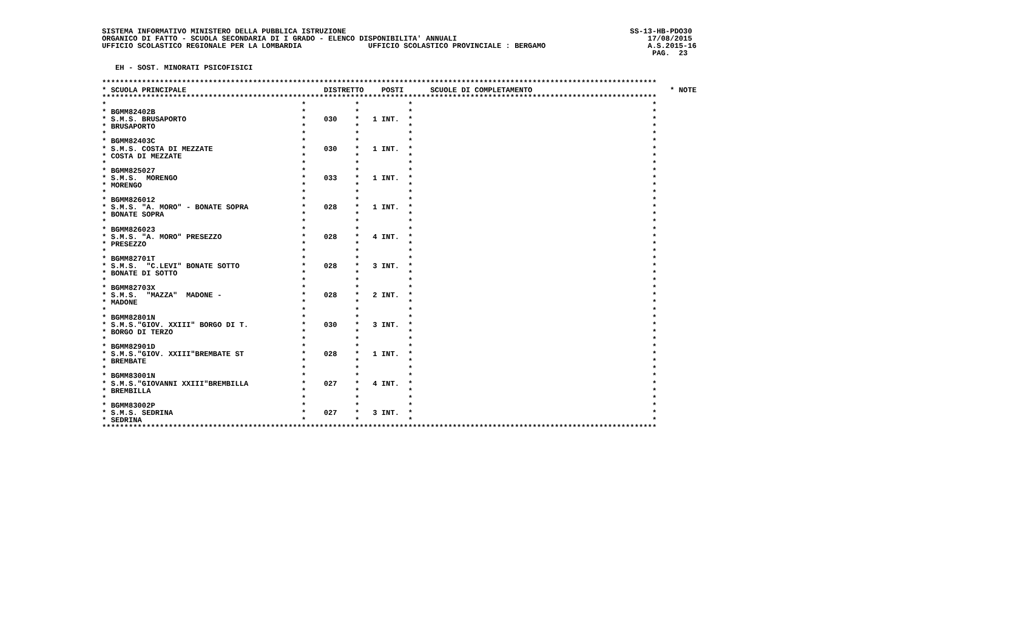SISTEMA INFORMATIVO MINISTERO DELLA PUBBLICA ISTRUZIONE                                                                SS-13-HB-PDO30
ORGANICO DI FATTO - SCUOLA SECONDARIA DI I GRADO - ELENCO DISPONIBILITA' ANNUALI                                           17/08/2015
UFFICIO SCOLASTICO REGIONALE PER LA LOMBARDIA               UFFICIO SCOLASTICO PROVINCIALE : BERGAMO                       A.S.2015-16
                                                                                                                            PAG.  23

   EH - SOST. MINORATI PSICOFISICI

*****************************************************************************************************************************
* SCUOLA PRINCIPALE                               DISTRETTO    POSTI      SCUOLE DI COMPLETAMENTO                               * NOTE
*****************************************************************************************************************************
*                                            *           *           *                                                      *
* BGMM82402B                                 *           *           *                                                      *
* S.M.S. BRUSAPORTO                          *    030    *   1 INT.  *                                                      *
* BRUSAPORTO                                 *           *           *                                                      *
*                                            *           *           *                                                      *
* BGMM82403C                                 *           *           *                                                      *
* S.M.S. COSTA DI MEZZATE                    *    030    *   1 INT.  *                                                      *
* COSTA DI MEZZATE                           *           *           *                                                      *
*                                            *           *           *                                                      *
* BGMM825027                                 *           *           *                                                      *
* S.M.S.  MORENGO                            *    033    *   1 INT.  *                                                      *
* MORENGO                                    *           *           *                                                      *
*                                            *           *           *                                                      *
* BGMM826012                                 *           *           *                                                      *
* S.M.S. "A. MORO" - BONATE SOPRA            *    028    *   1 INT.  *                                                      *
* BONATE SOPRA                               *           *           *                                                      *
*                                            *           *           *                                                      *
* BGMM826023                                 *           *           *                                                      *
* S.M.S. "A. MORO" PRESEZZO                  *    028    *   4 INT.  *                                                      *
* PRESEZZO                                   *           *           *                                                      *
*                                            *           *           *                                                      *
* BGMM82701T                                 *           *           *                                                      *
* S.M.S.  "C.LEVI" BONATE SOTTO              *    028    *   3 INT.  *                                                      *
* BONATE DI SOTTO                            *           *           *                                                      *
*                                            *           *           *                                                      *
* BGMM82703X                                 *           *           *                                                      *
* S.M.S.  "MAZZA"  MADONE -                  *    028    *   2 INT.  *                                                      *
* MADONE                                     *           *           *                                                      *
*                                            *           *           *                                                      *
* BGMM82801N                                 *           *           *                                                      *
* S.M.S."GIOV. XXIII" BORGO DI T.            *    030    *   3 INT.  *                                                      *
* BORGO DI TERZO                             *           *           *                                                      *
*                                            *           *           *                                                      *
* BGMM82901D                                 *           *           *                                                      *
* S.M.S."GIOV. XXIII"BREMBATE ST             *    028    *   1 INT.  *                                                      *
* BREMBATE                                   *           *           *                                                      *
*                                            *           *           *                                                      *
* BGMM83001N                                 *           *           *                                                      *
* S.M.S."GIOVANNI XXIII"BREMBILLA            *    027    *   4 INT.  *                                                      *
* BREMBILLA                                  *           *           *                                                      *
*                                            *           *           *                                                      *
* BGMM83002P                                 *           *           *                                                      *
* S.M.S. SEDRINA                             *    027    *   3 INT.  *                                                      *
* SEDRINA                                    *           *           *                                                      *
*****************************************************************************************************************************